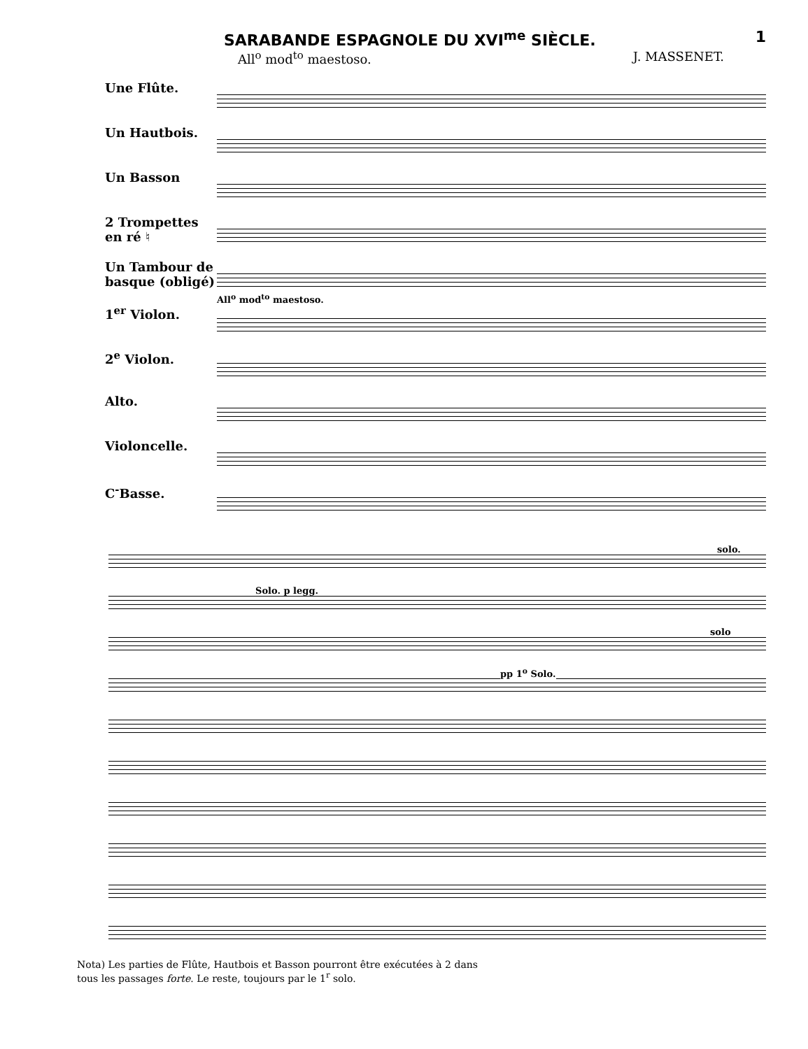SARABANDE ESPAGNOLE DU XVI<sup>me</sup> SIÈCLE. 1
All<sup>o</sup> mod<sup>to</sup> maestoso. J. MASSENET.
Une Flûte.
Un Hautbois.
Un Basson
2 Trompettes en ré ♮
Un Tambour de basque (obligé)
1<sup>er</sup> Violon.
2<sup>e</sup> Violon.
Alto.
Violoncelle.
C<sup>-</sup>Basse.
All<sup>o</sup> mod<sup>to</sup> maestoso.
solo.
Solo. p legg.
solo
pp 1<sup>o</sup> Solo.
Nota) Les parties de Flûte, Hautbois et Basson pourront être exécutées à 2 dans
tous les passages forte. Le reste, toujours par le 1<sup>r</sup> solo.